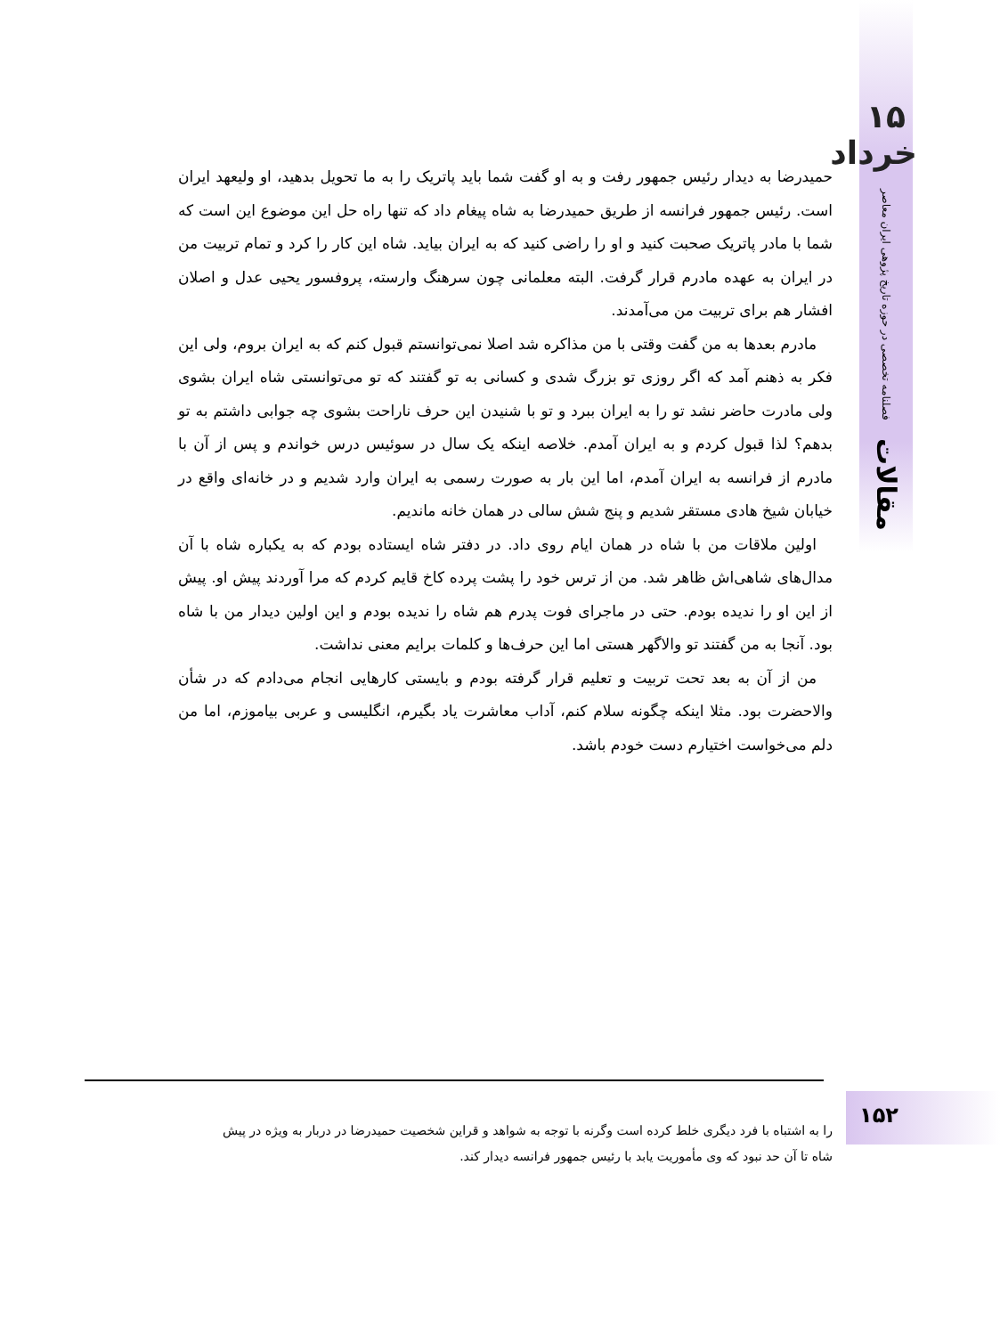۱۵ خرداد
فصلنامه تخصصی در حوزه تاریخ پژوهی ایران معاصر
مقالات
حمیدرضا به دیدار رئیس جمهور رفت و به او گفت شما باید پاتریک را به ما تحویل بدهید، او ولیعهد ایران است. رئیس جمهور فرانسه از طریق حمیدرضا به شاه پیغام داد که تنها راه حل این موضوع این است که شما با مادر پاتریک صحبت کنید و او را راضی کنید که به ایران بیاید. شاه این کار را کرد و تمام تربیت من در ایران به عهده مادرم قرار گرفت. البته معلمانی چون سرهنگ وارسته، پروفسور یحیی عدل و اصلان افشار هم برای تربیت من می‌آمدند.
مادرم بعدها به من گفت وقتی با من مذاکره شد اصلا نمی‌توانستم قبول کنم که به ایران بروم، ولی این فکر به ذهنم آمد که اگر روزی تو بزرگ شدی و کسانی به تو گفتند که تو می‌توانستی شاه ایران بشوی ولی مادرت حاضر نشد تو را به ایران ببرد و تو با شنیدن این حرف ناراحت بشوی چه جوابی داشتم به تو بدهم؟ لذا قبول کردم و به ایران آمدم. خلاصه اینکه یک سال در سوئیس درس خواندم و پس از آن با مادرم از فرانسه به ایران آمدم، اما این بار به صورت رسمی به ایران وارد شدیم و در خانه‌ای واقع در خیابان شیخ هادی مستقر شدیم و پنج شش سالی در همان خانه ماندیم.
اولین ملاقات من با شاه در همان ایام روی داد. در دفتر شاه ایستاده بودم که به یکباره شاه با آن مدال‌های شاهی‌اش ظاهر شد. من از ترس خود را پشت پرده کاخ قایم کردم که مرا آوردند پیش او. پیش از این او را ندیده بودم. حتی در ماجرای فوت پدرم هم شاه را ندیده بودم و این اولین دیدار من با شاه بود. آنجا به من گفتند تو والاگهر هستی اما این حرف‌ها و کلمات برایم معنی نداشت.
من از آن به بعد تحت تربیت و تعلیم قرار گرفته بودم و بایستی کارهایی انجام می‌دادم که در شأن والاحضرت بود. مثلا اینکه چگونه سلام کنم، آداب معاشرت یاد بگیرم، انگلیسی و عربی بیاموزم، اما من دلم می‌خواست اختیارم دست خودم باشد.
۱۵۲
را به اشتباه با فرد دیگری خلط کرده است وگرنه با توجه به شواهد و قراین شخصیت حمیدرضا در دربار به ویژه در پیش شاه تا آن حد نبود که وی مأموریت یابد با رئیس جمهور فرانسه دیدار کند.